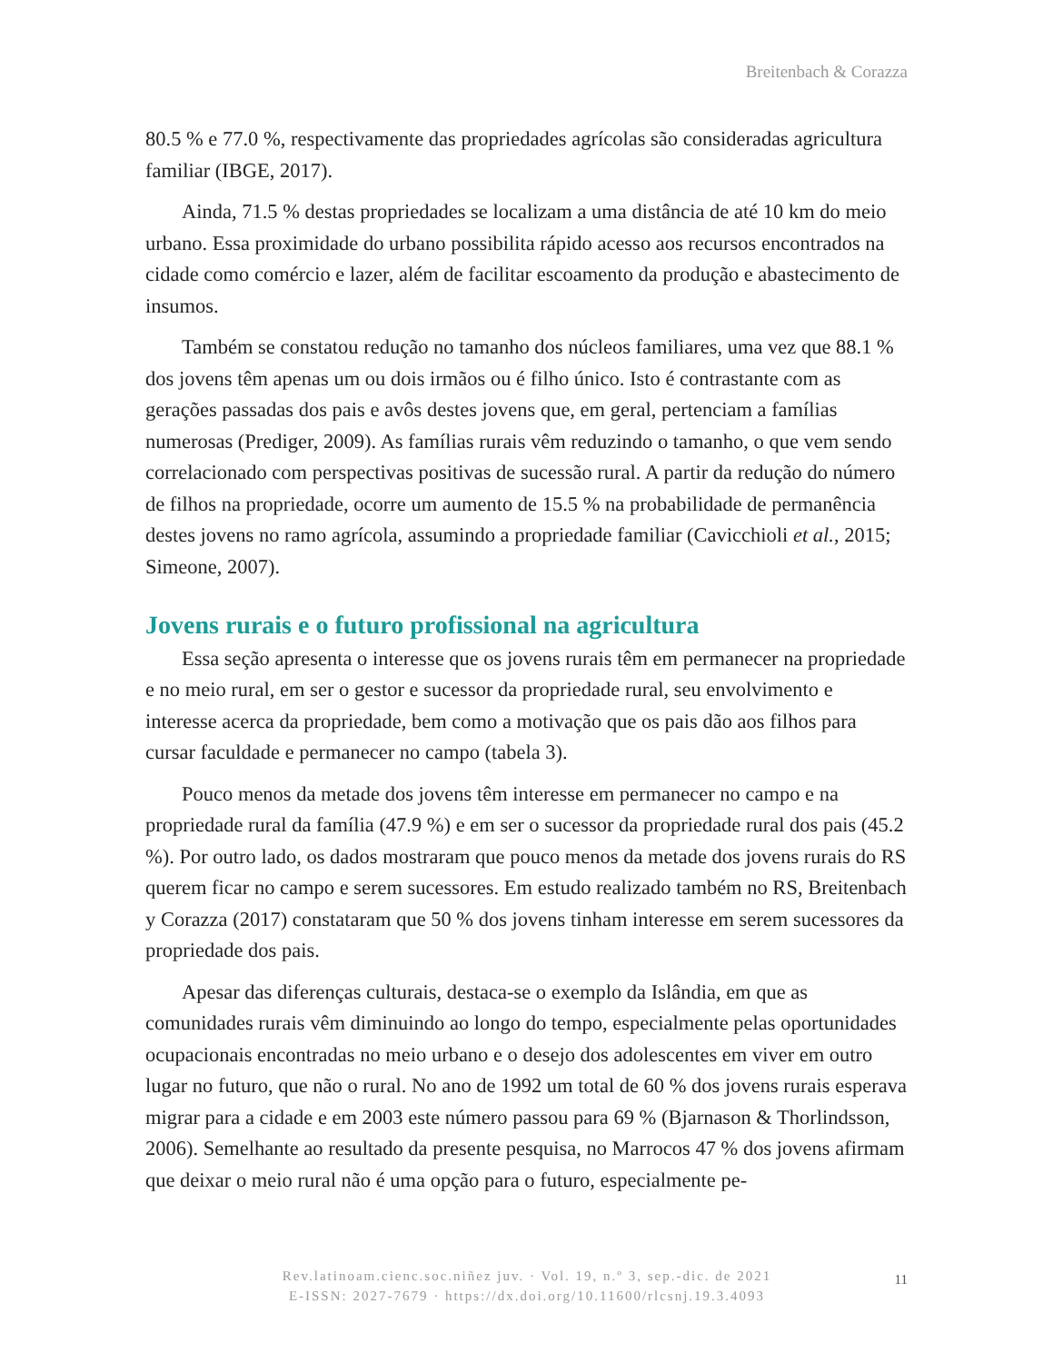Breitenbach & Corazza
80.5 % e 77.0 %, respectivamente das propriedades agrícolas são consideradas agricultura familiar (IBGE, 2017).
Ainda, 71.5 % destas propriedades se localizam a uma distância de até 10 km do meio urbano. Essa proximidade do urbano possibilita rápido acesso aos recursos encontrados na cidade como comércio e lazer, além de facilitar escoamento da produção e abastecimento de insumos.
Também se constatou redução no tamanho dos núcleos familiares, uma vez que 88.1 % dos jovens têm apenas um ou dois irmãos ou é filho único. Isto é contrastante com as gerações passadas dos pais e avôs destes jovens que, em geral, pertenciam a famílias numerosas (Prediger, 2009). As famílias rurais vêm reduzindo o tamanho, o que vem sendo correlacionado com perspectivas positivas de sucessão rural. A partir da redução do número de filhos na propriedade, ocorre um aumento de 15.5 % na probabilidade de permanência destes jovens no ramo agrícola, assumindo a propriedade familiar (Cavicchioli et al., 2015; Simeone, 2007).
Jovens rurais e o futuro profissional na agricultura
Essa seção apresenta o interesse que os jovens rurais têm em permanecer na propriedade e no meio rural, em ser o gestor e sucessor da propriedade rural, seu envolvimento e interesse acerca da propriedade, bem como a motivação que os pais dão aos filhos para cursar faculdade e permanecer no campo (tabela 3).
Pouco menos da metade dos jovens têm interesse em permanecer no campo e na propriedade rural da família (47.9 %) e em ser o sucessor da propriedade rural dos pais (45.2 %). Por outro lado, os dados mostraram que pouco menos da metade dos jovens rurais do RS querem ficar no campo e serem sucessores. Em estudo realizado também no RS, Breitenbach y Corazza (2017) constataram que 50 % dos jovens tinham interesse em serem sucessores da propriedade dos pais.
Apesar das diferenças culturais, destaca-se o exemplo da Islândia, em que as comunidades rurais vêm diminuindo ao longo do tempo, especialmente pelas oportunidades ocupacionais encontradas no meio urbano e o desejo dos adolescentes em viver em outro lugar no futuro, que não o rural. No ano de 1992 um total de 60 % dos jovens rurais esperava migrar para a cidade e em 2003 este número passou para 69 % (Bjarnason & Thorlindsson, 2006). Semelhante ao resultado da presente pesquisa, no Marrocos 47 % dos jovens afirmam que deixar o meio rural não é uma opção para o futuro, especialmente pe-
Rev.latinoam.cienc.soc.niñez juv. · Vol. 19, n.º 3, sep.-dic. de 2021
E-ISSN: 2027-7679 · https://dx.doi.org/10.11600/rlcsnj.19.3.4093
11